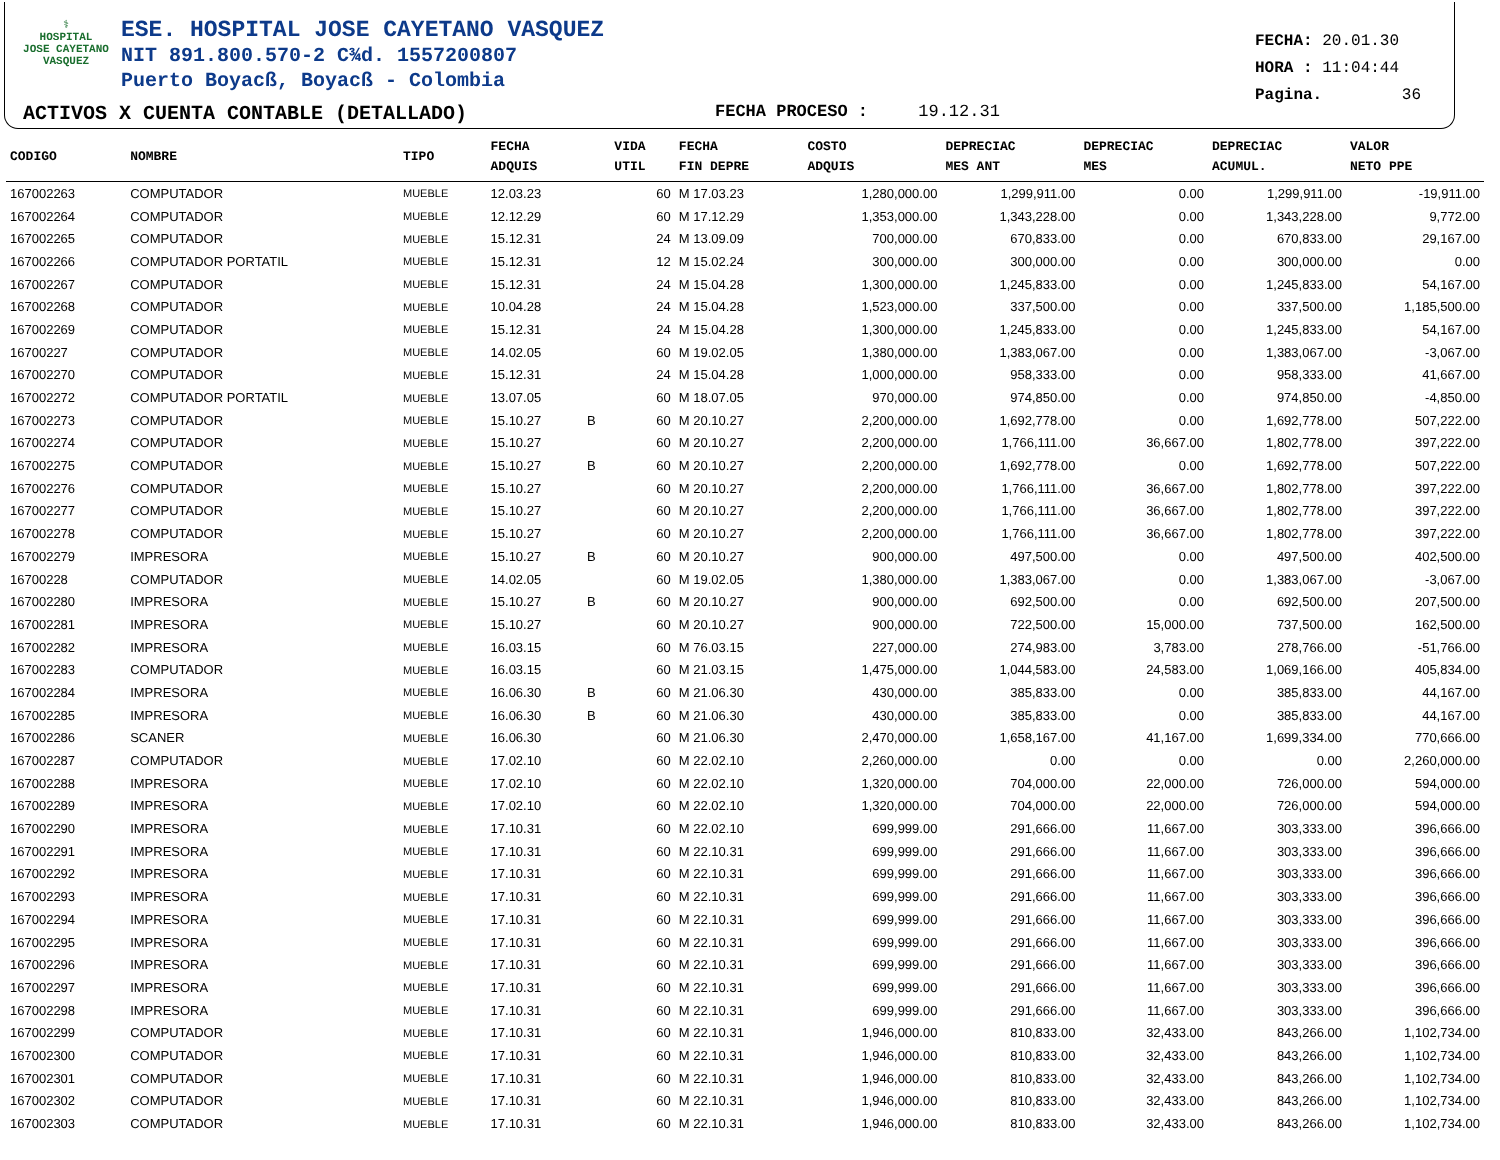⚕
HOSPITAL
JOSE CAYETANO
VASQUEZ
ESE. HOSPITAL JOSE CAYETANO VASQUEZ
NIT 891.800.570-2 C¾d. 1557200807
Puerto Boyacß, Boyacß - Colombia
ACTIVOS X CUENTA CONTABLE (DETALLADO)
FECHA PROCESO : 19.12.31
FECHA: 20.01.30
HORA : 11:04:44
Pagina. 36
| CODIGO | NOMBRE | TIPO | FECHA ADQUIS | | VIDA UTIL | FECHA FIN DEPRE | COSTO ADQUIS | DEPRECIAC MES ANT | DEPRECIAC MES | DEPRECIAC ACUMUL. | VALOR NETO PPE |
| --- | --- | --- | --- | --- | --- | --- | --- | --- | --- | --- | --- |
| 167002263 | COMPUTADOR | MUEBLE | 12.03.23 | | 60 | M 17.03.23 | 1,280,000.00 | 1,299,911.00 | 0.00 | 1,299,911.00 | -19,911.00 |
| 167002264 | COMPUTADOR | MUEBLE | 12.12.29 | | 60 | M 17.12.29 | 1,353,000.00 | 1,343,228.00 | 0.00 | 1,343,228.00 | 9,772.00 |
| 167002265 | COMPUTADOR | MUEBLE | 15.12.31 | | 24 | M 13.09.09 | 700,000.00 | 670,833.00 | 0.00 | 670,833.00 | 29,167.00 |
| 167002266 | COMPUTADOR PORTATIL | MUEBLE | 15.12.31 | | 12 | M 15.02.24 | 300,000.00 | 300,000.00 | 0.00 | 300,000.00 | 0.00 |
| 167002267 | COMPUTADOR | MUEBLE | 15.12.31 | | 24 | M 15.04.28 | 1,300,000.00 | 1,245,833.00 | 0.00 | 1,245,833.00 | 54,167.00 |
| 167002268 | COMPUTADOR | MUEBLE | 10.04.28 | | 24 | M 15.04.28 | 1,523,000.00 | 337,500.00 | 0.00 | 337,500.00 | 1,185,500.00 |
| 167002269 | COMPUTADOR | MUEBLE | 15.12.31 | | 24 | M 15.04.28 | 1,300,000.00 | 1,245,833.00 | 0.00 | 1,245,833.00 | 54,167.00 |
| 16700227 | COMPUTADOR | MUEBLE | 14.02.05 | | 60 | M 19.02.05 | 1,380,000.00 | 1,383,067.00 | 0.00 | 1,383,067.00 | -3,067.00 |
| 167002270 | COMPUTADOR | MUEBLE | 15.12.31 | | 24 | M 15.04.28 | 1,000,000.00 | 958,333.00 | 0.00 | 958,333.00 | 41,667.00 |
| 167002272 | COMPUTADOR PORTATIL | MUEBLE | 13.07.05 | | 60 | M 18.07.05 | 970,000.00 | 974,850.00 | 0.00 | 974,850.00 | -4,850.00 |
| 167002273 | COMPUTADOR | MUEBLE | 15.10.27 | B | 60 | M 20.10.27 | 2,200,000.00 | 1,692,778.00 | 0.00 | 1,692,778.00 | 507,222.00 |
| 167002274 | COMPUTADOR | MUEBLE | 15.10.27 | | 60 | M 20.10.27 | 2,200,000.00 | 1,766,111.00 | 36,667.00 | 1,802,778.00 | 397,222.00 |
| 167002275 | COMPUTADOR | MUEBLE | 15.10.27 | B | 60 | M 20.10.27 | 2,200,000.00 | 1,692,778.00 | 0.00 | 1,692,778.00 | 507,222.00 |
| 167002276 | COMPUTADOR | MUEBLE | 15.10.27 | | 60 | M 20.10.27 | 2,200,000.00 | 1,766,111.00 | 36,667.00 | 1,802,778.00 | 397,222.00 |
| 167002277 | COMPUTADOR | MUEBLE | 15.10.27 | | 60 | M 20.10.27 | 2,200,000.00 | 1,766,111.00 | 36,667.00 | 1,802,778.00 | 397,222.00 |
| 167002278 | COMPUTADOR | MUEBLE | 15.10.27 | | 60 | M 20.10.27 | 2,200,000.00 | 1,766,111.00 | 36,667.00 | 1,802,778.00 | 397,222.00 |
| 167002279 | IMPRESORA | MUEBLE | 15.10.27 | B | 60 | M 20.10.27 | 900,000.00 | 497,500.00 | 0.00 | 497,500.00 | 402,500.00 |
| 16700228 | COMPUTADOR | MUEBLE | 14.02.05 | | 60 | M 19.02.05 | 1,380,000.00 | 1,383,067.00 | 0.00 | 1,383,067.00 | -3,067.00 |
| 167002280 | IMPRESORA | MUEBLE | 15.10.27 | B | 60 | M 20.10.27 | 900,000.00 | 692,500.00 | 0.00 | 692,500.00 | 207,500.00 |
| 167002281 | IMPRESORA | MUEBLE | 15.10.27 | | 60 | M 20.10.27 | 900,000.00 | 722,500.00 | 15,000.00 | 737,500.00 | 162,500.00 |
| 167002282 | IMPRESORA | MUEBLE | 16.03.15 | | 60 | M 76.03.15 | 227,000.00 | 274,983.00 | 3,783.00 | 278,766.00 | -51,766.00 |
| 167002283 | COMPUTADOR | MUEBLE | 16.03.15 | | 60 | M 21.03.15 | 1,475,000.00 | 1,044,583.00 | 24,583.00 | 1,069,166.00 | 405,834.00 |
| 167002284 | IMPRESORA | MUEBLE | 16.06.30 | B | 60 | M 21.06.30 | 430,000.00 | 385,833.00 | 0.00 | 385,833.00 | 44,167.00 |
| 167002285 | IMPRESORA | MUEBLE | 16.06.30 | B | 60 | M 21.06.30 | 430,000.00 | 385,833.00 | 0.00 | 385,833.00 | 44,167.00 |
| 167002286 | SCANER | MUEBLE | 16.06.30 | | 60 | M 21.06.30 | 2,470,000.00 | 1,658,167.00 | 41,167.00 | 1,699,334.00 | 770,666.00 |
| 167002287 | COMPUTADOR | MUEBLE | 17.02.10 | | 60 | M 22.02.10 | 2,260,000.00 | 0.00 | 0.00 | 0.00 | 2,260,000.00 |
| 167002288 | IMPRESORA | MUEBLE | 17.02.10 | | 60 | M 22.02.10 | 1,320,000.00 | 704,000.00 | 22,000.00 | 726,000.00 | 594,000.00 |
| 167002289 | IMPRESORA | MUEBLE | 17.02.10 | | 60 | M 22.02.10 | 1,320,000.00 | 704,000.00 | 22,000.00 | 726,000.00 | 594,000.00 |
| 167002290 | IMPRESORA | MUEBLE | 17.10.31 | | 60 | M 22.02.10 | 699,999.00 | 291,666.00 | 11,667.00 | 303,333.00 | 396,666.00 |
| 167002291 | IMPRESORA | MUEBLE | 17.10.31 | | 60 | M 22.10.31 | 699,999.00 | 291,666.00 | 11,667.00 | 303,333.00 | 396,666.00 |
| 167002292 | IMPRESORA | MUEBLE | 17.10.31 | | 60 | M 22.10.31 | 699,999.00 | 291,666.00 | 11,667.00 | 303,333.00 | 396,666.00 |
| 167002293 | IMPRESORA | MUEBLE | 17.10.31 | | 60 | M 22.10.31 | 699,999.00 | 291,666.00 | 11,667.00 | 303,333.00 | 396,666.00 |
| 167002294 | IMPRESORA | MUEBLE | 17.10.31 | | 60 | M 22.10.31 | 699,999.00 | 291,666.00 | 11,667.00 | 303,333.00 | 396,666.00 |
| 167002295 | IMPRESORA | MUEBLE | 17.10.31 | | 60 | M 22.10.31 | 699,999.00 | 291,666.00 | 11,667.00 | 303,333.00 | 396,666.00 |
| 167002296 | IMPRESORA | MUEBLE | 17.10.31 | | 60 | M 22.10.31 | 699,999.00 | 291,666.00 | 11,667.00 | 303,333.00 | 396,666.00 |
| 167002297 | IMPRESORA | MUEBLE | 17.10.31 | | 60 | M 22.10.31 | 699,999.00 | 291,666.00 | 11,667.00 | 303,333.00 | 396,666.00 |
| 167002298 | IMPRESORA | MUEBLE | 17.10.31 | | 60 | M 22.10.31 | 699,999.00 | 291,666.00 | 11,667.00 | 303,333.00 | 396,666.00 |
| 167002299 | COMPUTADOR | MUEBLE | 17.10.31 | | 60 | M 22.10.31 | 1,946,000.00 | 810,833.00 | 32,433.00 | 843,266.00 | 1,102,734.00 |
| 167002300 | COMPUTADOR | MUEBLE | 17.10.31 | | 60 | M 22.10.31 | 1,946,000.00 | 810,833.00 | 32,433.00 | 843,266.00 | 1,102,734.00 |
| 167002301 | COMPUTADOR | MUEBLE | 17.10.31 | | 60 | M 22.10.31 | 1,946,000.00 | 810,833.00 | 32,433.00 | 843,266.00 | 1,102,734.00 |
| 167002302 | COMPUTADOR | MUEBLE | 17.10.31 | | 60 | M 22.10.31 | 1,946,000.00 | 810,833.00 | 32,433.00 | 843,266.00 | 1,102,734.00 |
| 167002303 | COMPUTADOR | MUEBLE | 17.10.31 | | 60 | M 22.10.31 | 1,946,000.00 | 810,833.00 | 32,433.00 | 843,266.00 | 1,102,734.00 |